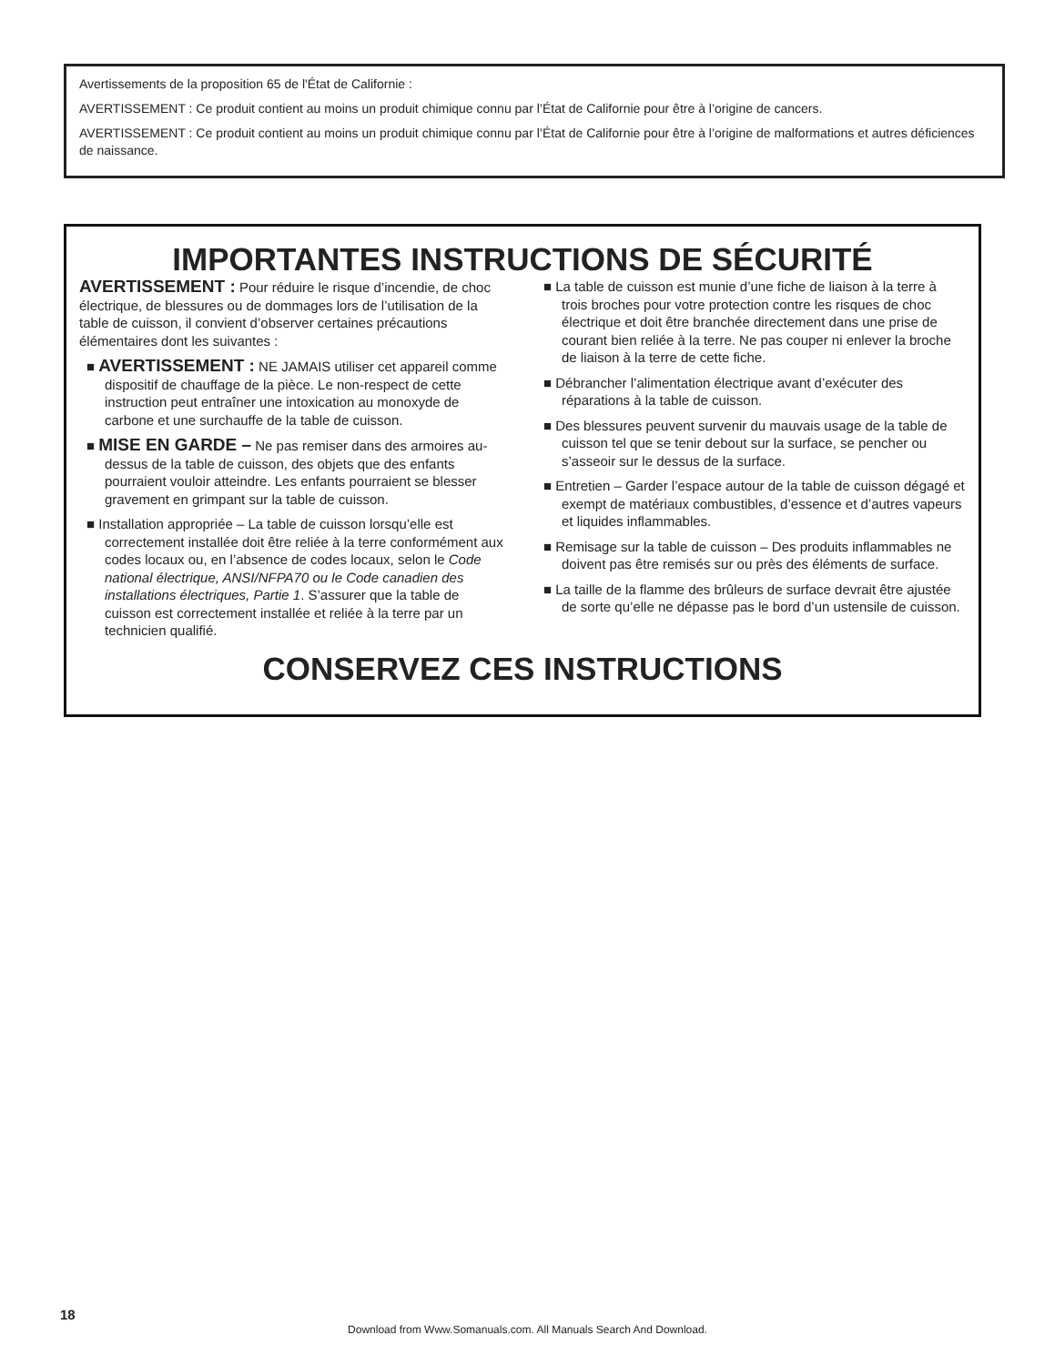Avertissements de la proposition 65 de l'État de Californie :
AVERTISSEMENT : Ce produit contient au moins un produit chimique connu par l’État de Californie pour être à l’origine de cancers.
AVERTISSEMENT : Ce produit contient au moins un produit chimique connu par l’État de Californie pour être à l’origine de malformations et autres déficiences de naissance.
IMPORTANTES INSTRUCTIONS DE SÉCURITÉ
AVERTISSEMENT : Pour réduire le risque d’incendie, de choc électrique, de blessures ou de dommages lors de l’utilisation de la table de cuisson, il convient d’observer certaines précautions élémentaires dont les suivantes :
■ AVERTISSEMENT : NE JAMAIS utiliser cet appareil comme dispositif de chauffage de la pièce. Le non-respect de cette instruction peut entraîner une intoxication au monoxyde de carbone et une surchauffe de la table de cuisson.
■ MISE EN GARDE – Ne pas remiser dans des armoires au-dessus de la table de cuisson, des objets que des enfants pourraient vouloir atteindre. Les enfants pourraient se blesser gravement en grimpant sur la table de cuisson.
■ Installation appropriée – La table de cuisson lorsqu’elle est correctement installée doit être reliée à la terre conformément aux codes locaux ou, en l’absence de codes locaux, selon le Code national électrique, ANSI/NFPA70 ou le Code canadien des installations électriques, Partie 1. S’assurer que la table de cuisson est correctement installée et reliée à la terre par un technicien qualifié.
■ La table de cuisson est munie d’une fiche de liaison à la terre à trois broches pour votre protection contre les risques de choc électrique et doit être branchée directement dans une prise de courant bien reliée à la terre. Ne pas couper ni enlever la broche de liaison à la terre de cette fiche.
■ Débrancher l’alimentation électrique avant d’exécuter des réparations à la table de cuisson.
■ Des blessures peuvent survenir du mauvais usage de la table de cuisson tel que se tenir debout sur la surface, se pencher ou s’asseoir sur le dessus de la surface.
■ Entretien – Garder l’espace autour de la table de cuisson dégagé et exempt de matériaux combustibles, d’essence et d’autres vapeurs et liquides inflammables.
■ Remisage sur la table de cuisson – Des produits inflammables ne doivent pas être remisés sur ou près des éléments de surface.
■ La taille de la flamme des brûleurs de surface devrait être ajustée de sorte qu’elle ne dépasse pas le bord d’un ustensile de cuisson.
CONSERVEZ CES INSTRUCTIONS
18
Download from Www.Somanuals.com. All Manuals Search And Download.